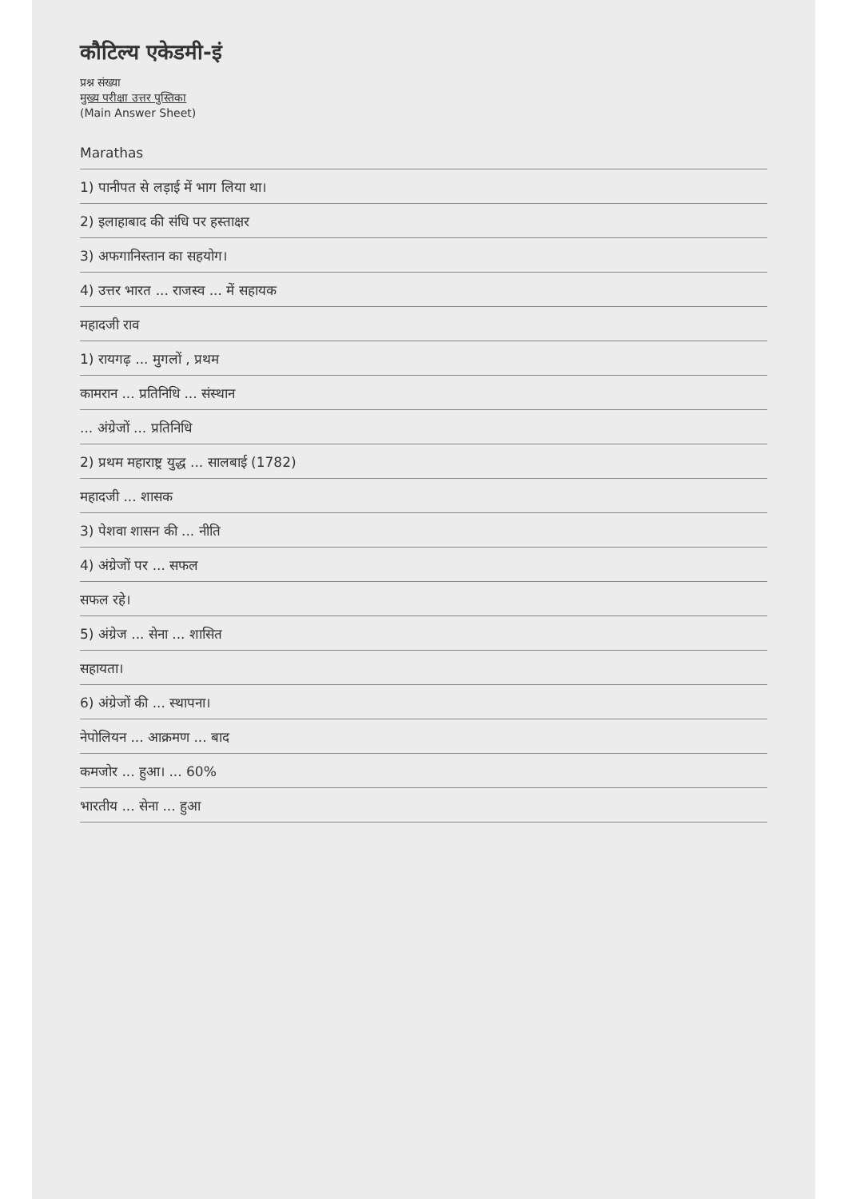कौटिल्य एकेडमी-इं
प्रश्न संख्या
मुख्य परीक्षा उत्तर पुस्तिका
(Main Answer Sheet)
Marathas
1) पानीपत से लड़ाई में भाग लिया था।
2) इलाहाबाद की संधि पर हस्ताक्षर
3) अफगानिस्तान का सहयोग।
4) उत्तर भारत ... राजस्व ... में सहायक
महादजी राव
1) रायगढ़ ... मुगलों , प्रथम
कामरान ... प्रतिनिधि ... संस्थान
... अंग्रेजों ... प्रतिनिधि
2) प्रथम महाराष्ट्र युद्ध ... सालबाई (1782)
महादजी ... शासक
3) पेशवा शासन की ... नीति
4) अंग्रेजों पर ... सफल
सफल रहे।
5) अंग्रेज ... सेना ... शासित
सहायता।
6) अंग्रेजों की ... स्थापना।
नेपोलियन ... आक्रमण ... बाद
कमजोर ... हुआ। ... 60%
भारतीय ... सेना ... हुआ